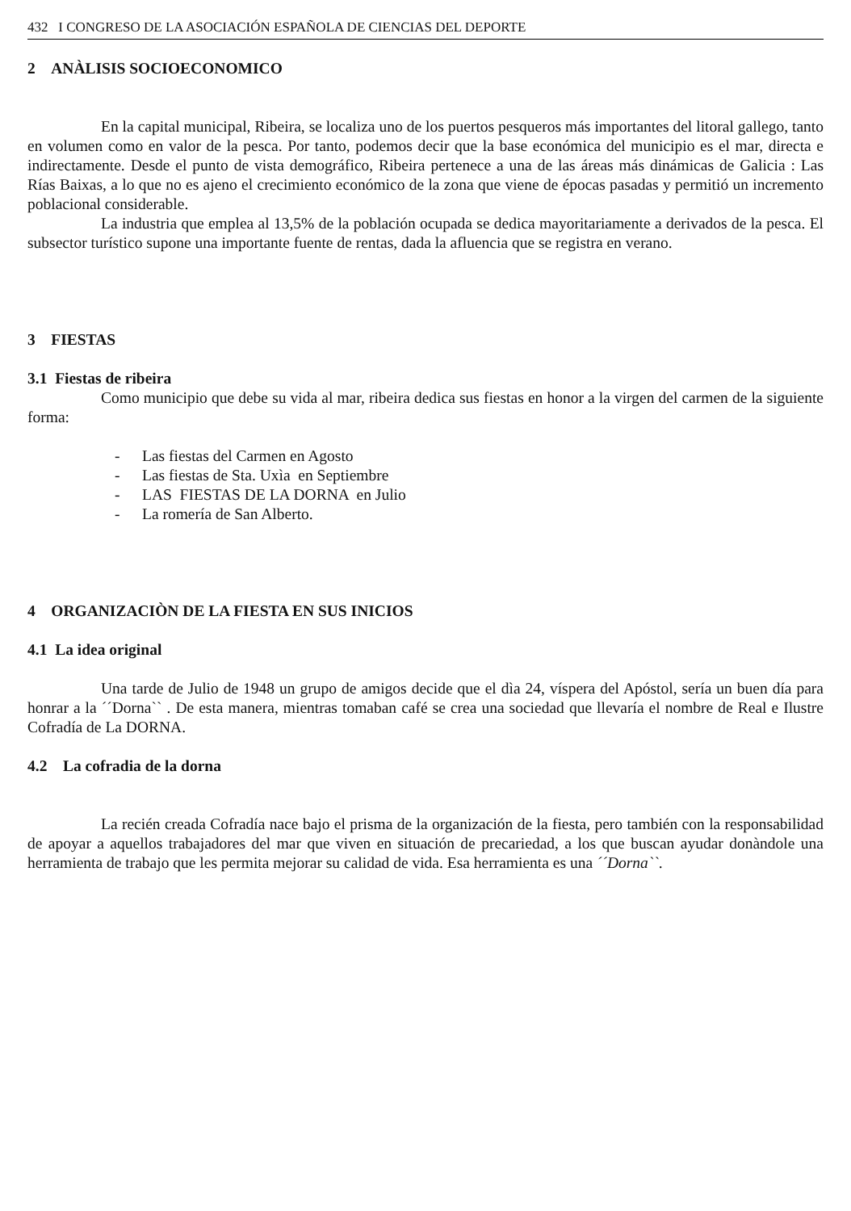432 I CONGRESO DE LA ASOCIACIÓN ESPAÑOLA DE CIENCIAS DEL DEPORTE
2 ANÀLISIS SOCIOECONOMICO
En la capital municipal, Ribeira, se localiza uno de los puertos pesqueros más importantes del litoral gallego, tanto en volumen como en valor de la pesca. Por tanto, podemos decir que la base económica del municipio es el mar, directa e indirectamente. Desde el punto de vista demográfico, Ribeira pertenece a una de las áreas más dinámicas de Galicia : Las Rías Baixas, a lo que no es ajeno el crecimiento económico de la zona que viene de épocas pasadas y permitió un incremento poblacional considerable.
La industria que emplea al 13,5% de la población ocupada se dedica mayoritariamente a derivados de la pesca. El subsector turístico supone una importante fuente de rentas, dada la afluencia que se registra en verano.
3 FIESTAS
3.1 Fiestas de ribeira
Como municipio que debe su vida al mar, ribeira dedica sus fiestas en honor a la virgen del carmen de la siguiente forma:
- Las fiestas del Carmen en Agosto
- Las fiestas de Sta. Uxìa en Septiembre
- LAS FIESTAS DE LA DORNA en Julio
- La romería de San Alberto.
4 ORGANIZACIÒN DE LA FIESTA EN SUS INICIOS
4.1 La idea original
Una tarde de Julio de 1948 un grupo de amigos decide que el dìa 24, víspera del Apóstol, sería un buen día para honrar a la ´´Dorna`` . De esta manera, mientras tomaban café se crea una sociedad que llevaría el nombre de Real e Ilustre Cofradía de La DORNA.
4.2 La cofradia de la dorna
La recién creada Cofradía nace bajo el prisma de la organización de la fiesta, pero también con la responsabilidad de apoyar a aquellos trabajadores del mar que viven en situación de precariedad, a los que buscan ayudar donàndole una herramienta de trabajo que les permita mejorar su calidad de vida. Esa herramienta es una ´´Dorna``.